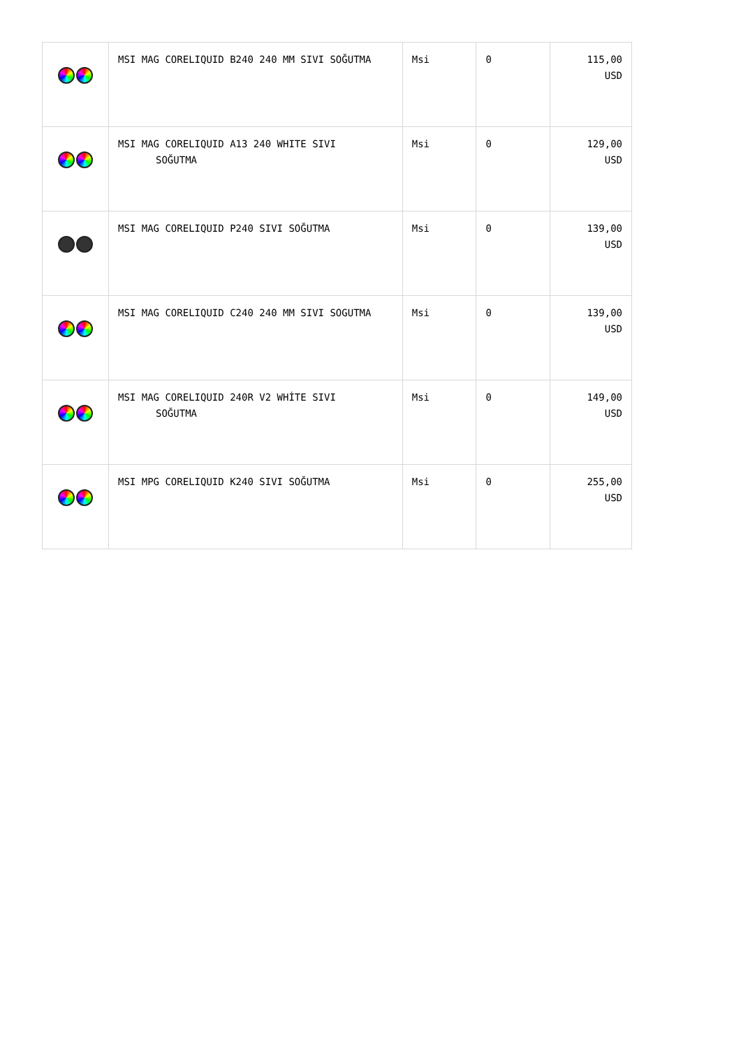| | MSI MAG CORELIQUID B240 240 MM SIVI SOĞUTMA | Msi | 0 | 115,00 USD |
| | MSI MAG CORELIQUID A13 240 WHITE SIVI SOĞUTMA | Msi | 0 | 129,00 USD |
| | MSI MAG CORELIQUID P240 SIVI SOĞUTMA | Msi | 0 | 139,00 USD |
| | MSI MAG CORELIQUID C240 240 MM SIVI SOGUTMA | Msi | 0 | 139,00 USD |
| | MSI MAG CORELIQUID 240R V2 WHİTE SIVI SOĞUTMA | Msi | 0 | 149,00 USD |
| | MSI MPG CORELIQUID K240 SIVI SOĞUTMA | Msi | 0 | 255,00 USD |